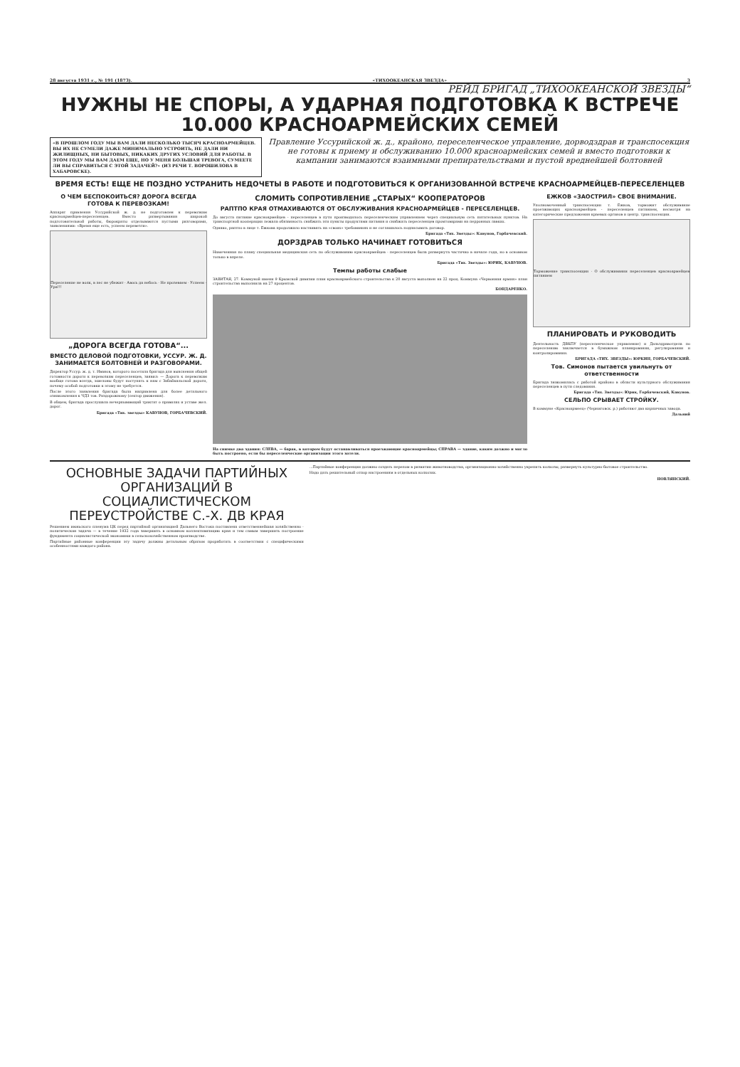28 августа 1931 г., № 191 (1873). «ТИХООКЕАНСКАЯ ЗВЕЗДА» 3
РЕЙД БРИГАД „ТИХООКЕАНСКОЙ ЗВЕЗДЫ“
НУЖНЫ НЕ СПОРЫ, А УДАРНАЯ ПОДГОТОВКА К ВСТРЕЧЕ
10.000 КРАСНОАРМЕЙСКИХ СЕМЕЙ
«В ПРОШЛОМ ГОДУ МЫ ВАМ ДАЛИ НЕСКОЛЬКО ТЫСЯЧ КРАСНОАРМЕЙЦЕВ. ВЫ ИХ НЕ СУМЕЛИ ДАЖЕ МИНИМАЛЬНО УСТРОИТЬ, НЕ ДАЛИ НИ ЖИЛИЩНЫХ, НИ БЫТОВЫХ, НИКАКИХ ДРУГИХ УСЛОВИЙ ДЛЯ РАБОТЫ. В ЭТОМ ГОДУ МЫ ВАМ ДАЕМ ЕЩЕ, НО У МЕНЯ БОЛЬШАЯ ТРЕВОГА, СУМЕЕТЕ ЛИ ВЫ СПРАВИТЬСЯ С ЭТОЙ ЗАДАЧЕЙ?» (ИЗ РЕЧИ Т. ВОРОШИЛОВА В ХАБАРОВСКЕ).
Правление Уссурийской ж. д., крайоно, переселенческое управление, дорводздрав и транспосекция не готовы к приему и обслуживанию 10.000 красноармейских семей и вместо подготовки к кампании занимаются взаимными препирательствами и пустой вреднейшей болтовней
ВРЕМЯ ЕСТЬ! ЕЩЕ НЕ ПОЗДНО УСТРАНИТЬ НЕДОЧЕТЫ В РАБОТЕ И ПОДГОТОВИТЬСЯ К ОРГАНИЗОВАННОЙ ВСТРЕЧЕ КРАСНОАРМЕЙЦЕВ-ПЕРЕСЕЛЕНЦЕВ
О ЧЕМ БЕСПОКОИТЬСЯ? ДОРОГА ВСЕГДА ГОТОВА К ПЕРЕВОЗКАМ!
Аппарат правления Уссурийской ж. д. не подготовлен к перевозкам красноармейцев-переселенцев. Вместо развертывания широкой подготовительной работы, бюрократы отделываются пустыми разговорами, заявлениями: «Время еще есть, успеем перевезти».
Переселение не волк, в лес не убежит · Авось да небось · Не прозеваем · Успеем · Ура!!!
„ДОРОГА ВСЕГДА ГОТОВА“...
ВМЕСТО ДЕЛОВОЙ ПОДГОТОВКИ, УССУР. Ж. Д. ЗАНИМАЕТСЯ БОЛТОВНЕЙ И РАЗГОВОРАМИ.
Директор Уссур. ж. д. т. Иванов, которого посетила бригада для выяснения общей готовности дороги к перевозкам переселенцев, заявил: — Дорога к перевозкам вообще готова всегда, эшелоны будут поступать к нам с Забайкальской дороги, почему особой подготовки к этому не требуется.
После этого заявления бригада была направлена для более детального ознакомления к ЧДЗ тов. Раздорожному (сектор движения).
В общем, бригада прослушала нечерпывающий трактат о правилах и уставе жел. дорог.
Бригада «Тих. звезды» КАВУНОВ, ГОРБАЧЕВСКИЙ.
СЛОМИТЬ СОПРОТИВЛЕНИЕ „СТАРЫХ“ КООПЕРАТОРОВ
РАПТПО КРАЯ ОТМАХИВАЮТСЯ ОТ ОБСЛУЖИВАНИЯ КРАСНОАРМЕЙЦЕВ - ПЕРЕСЕЛЕНЦЕВ.
До августа питание красноармейцев - переселенцев в пути производилось переселенческим управлением через специальную сеть питательных пунктов. На транспортной кооперации лежала обязанность снабжать эти пункты продуктами питания и снабжать переселенцев промтоварами на перронных лавках.
Однако, раптпо в лице т. Ежкова продолжало настаивать на «своих» требованиях и не соглашалось подписывать договор.
Бригада «Тих. Звезды»: Кавунов, Горбачевский.
ДОРЗДРАВ ТОЛЬКО НАЧИНАЕТ ГОТОВИТЬСЯ
Намеченная по плану специальная медицинская сеть по обслуживанию красноармейцев - переселенцев была развернута частично в начале года, но в основном только в апреле.
Бригада «Тих. Звезды»: ЮРИК, КАВУНОВ.
Темпы работы слабые
ЗАВИТАЯ, 27. Коммуной имени 9 Крымской дивизии план красноармейского строительства к 20 августа выполнен на 22 проц. Коммуна «Червонная армия» план строительства выполнила на 27 процентов.
БОНДАРЕНКО.
На снимке два здания: СЛЕВА, — барак, в котором будут останавливаться проезжающие красноармейцы; СПРАВА — здание, каким должно и могло быть построено, если бы переселенческие организации этого хотели.
ЕЖКОВ «ЗАОСТРИЛ» СВОЕ ВНИМАНИЕ.
Уполномоченный транспосекции т. Ежков, торможит обслуживание проезжающих красноармейцев - переселенцев питанием, несмотря на категорические предложения краевых органов и центр. транспосекции.
Торможение транспосекции · О обслуживании переселенцев красноармейцев питанием
ПЛАНИРОВАТЬ И РУКОВОДИТЬ
Деятельность ДВКПУ (переселенческое управление) и Дальздравотдела по переселению заключается в бумажном планировании, регулировании и контролировании.
БРИГАДА «ТИХ. ЗВЕЗДЫ»: ЮРКИН, ГОРБАЧЕВСКИЙ.
Тов. Симонов пытается увильнуть от ответственности
Бригада знакомилась с работой крайоно в области культурного обслуживания переселенцев в пути следования.
Бригада «Тих. Звезды»: Юрик, Горбачевский, Кавунов.
СЕЛЬПО СРЫВАЕТ СТРОЙКУ.
В коммуне «Красноармеец» (Черниговск. р.) работают два кирпичных завода.
Дальний
ОСНОВНЫЕ ЗАДАЧИ ПАРТИЙНЫХ ОРГАНИЗАЦИЙ В СОЦИАЛИСТИЧЕСКОМ ПЕРЕУСТРОЙСТВЕ С.-Х. ДВ КРАЯ
Решением июньского пленума ЦК перед партийной организацией Дальнего Востока поставлена ответственнейшая хозяйственно - политическая задача — в течение 1932 года завершить в основном коллективизацию края и тем самым завершить построение фундамента социалистической экономики в сельскохозяйственном производстве.
Партийные районные конференции эту задачу должны детальным образом проработать в соответствии с специфическими особенностями каждого района.
...Партийные конференции должны создать перелом в развитии животноводства, организационно-хозяйственно укрепить колхозы, развернуть культурно-бытовое строительство.
Надо дать решительный отпор настроениям в отдельных колхозах.
НОВЛЯНСКИЙ.